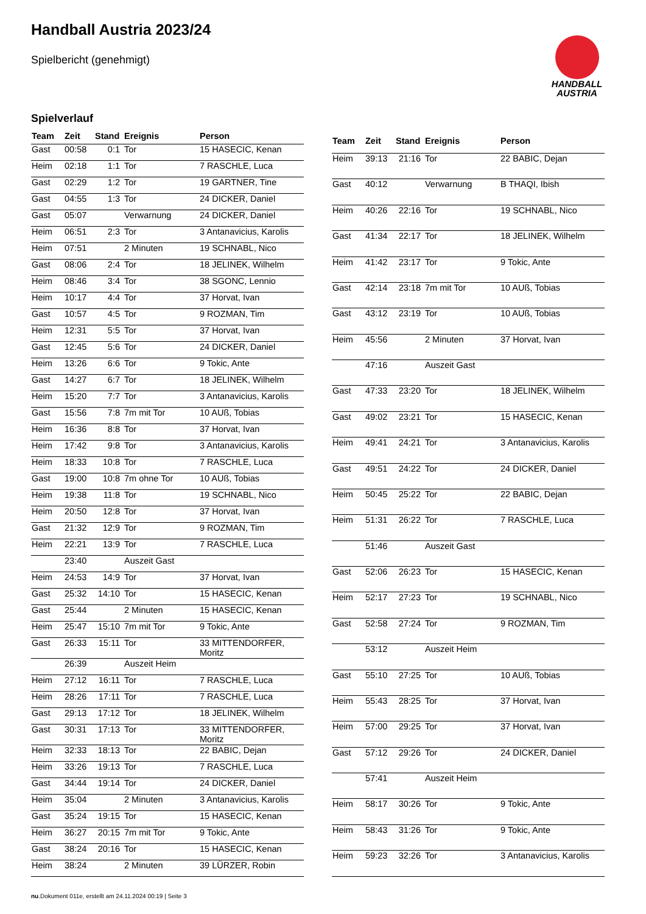Handball Austria 2023/24
Spielbericht (genehmigt)
HANDBALL
AUSTRIA
Spielverlauf
| Team | Zeit | Stand | Ereignis | Person |
| --- | --- | --- | --- | --- |
| Gast | 00:58 | 0:1 | Tor | 15 HASECIC, Kenan |
| Heim | 02:18 | 1:1 | Tor | 7 RASCHLE, Luca |
| Gast | 02:29 | 1:2 | Tor | 19 GARTNER, Tine |
| Gast | 04:55 | 1:3 | Tor | 24 DICKER, Daniel |
| Gast | 05:07 | | Verwarnung | 24 DICKER, Daniel |
| Heim | 06:51 | 2:3 | Tor | 3 Antanavicius, Karolis |
| Heim | 07:51 | | 2 Minuten | 19 SCHNABL, Nico |
| Gast | 08:06 | 2:4 | Tor | 18 JELINEK, Wilhelm |
| Heim | 08:46 | 3:4 | Tor | 38 SGONC, Lennio |
| Heim | 10:17 | 4:4 | Tor | 37 Horvat, Ivan |
| Gast | 10:57 | 4:5 | Tor | 9 ROZMAN, Tim |
| Heim | 12:31 | 5:5 | Tor | 37 Horvat, Ivan |
| Gast | 12:45 | 5:6 | Tor | 24 DICKER, Daniel |
| Heim | 13:26 | 6:6 | Tor | 9 Tokic, Ante |
| Gast | 14:27 | 6:7 | Tor | 18 JELINEK, Wilhelm |
| Heim | 15:20 | 7:7 | Tor | 3 Antanavicius, Karolis |
| Gast | 15:56 | 7:8 | 7m mit Tor | 10 AUß, Tobias |
| Heim | 16:36 | 8:8 | Tor | 37 Horvat, Ivan |
| Heim | 17:42 | 9:8 | Tor | 3 Antanavicius, Karolis |
| Heim | 18:33 | 10:8 | Tor | 7 RASCHLE, Luca |
| Gast | 19:00 | 10:8 | 7m ohne Tor | 10 AUß, Tobias |
| Heim | 19:38 | 11:8 | Tor | 19 SCHNABL, Nico |
| Heim | 20:50 | 12:8 | Tor | 37 Horvat, Ivan |
| Gast | 21:32 | 12:9 | Tor | 9 ROZMAN, Tim |
| Heim | 22:21 | 13:9 | Tor | 7 RASCHLE, Luca |
| | 23:40 | | Auszeit Gast | |
| Heim | 24:53 | 14:9 | Tor | 37 Horvat, Ivan |
| Gast | 25:32 | 14:10 | Tor | 15 HASECIC, Kenan |
| Gast | 25:44 | | 2 Minuten | 15 HASECIC, Kenan |
| Heim | 25:47 | 15:10 | 7m mit Tor | 9 Tokic, Ante |
| Gast | 26:33 | 15:11 | Tor | 33 MITTENDORFER, Moritz |
| | 26:39 | | Auszeit Heim | |
| Heim | 27:12 | 16:11 | Tor | 7 RASCHLE, Luca |
| Heim | 28:26 | 17:11 | Tor | 7 RASCHLE, Luca |
| Gast | 29:13 | 17:12 | Tor | 18 JELINEK, Wilhelm |
| Gast | 30:31 | 17:13 | Tor | 33 MITTENDORFER, Moritz |
| Heim | 32:33 | 18:13 | Tor | 22 BABIC, Dejan |
| Heim | 33:26 | 19:13 | Tor | 7 RASCHLE, Luca |
| Gast | 34:44 | 19:14 | Tor | 24 DICKER, Daniel |
| Heim | 35:04 | | 2 Minuten | 3 Antanavicius, Karolis |
| Gast | 35:24 | 19:15 | Tor | 15 HASECIC, Kenan |
| Heim | 36:27 | 20:15 | 7m mit Tor | 9 Tokic, Ante |
| Gast | 38:24 | 20:16 | Tor | 15 HASECIC, Kenan |
| Heim | 38:24 | | 2 Minuten | 39 LÜRZER, Robin |
| Team | Zeit | Stand | Ereignis | Person |
| --- | --- | --- | --- | --- |
| Heim | 39:13 | 21:16 | Tor | 22 BABIC, Dejan |
| Gast | 40:12 | | Verwarnung | B THAQI, Ibish |
| Heim | 40:26 | 22:16 | Tor | 19 SCHNABL, Nico |
| Gast | 41:34 | 22:17 | Tor | 18 JELINEK, Wilhelm |
| Heim | 41:42 | 23:17 | Tor | 9 Tokic, Ante |
| Gast | 42:14 | 23:18 | 7m mit Tor | 10 AUß, Tobias |
| Gast | 43:12 | 23:19 | Tor | 10 AUß, Tobias |
| Heim | 45:56 | | 2 Minuten | 37 Horvat, Ivan |
| | 47:16 | | Auszeit Gast | |
| Gast | 47:33 | 23:20 | Tor | 18 JELINEK, Wilhelm |
| Gast | 49:02 | 23:21 | Tor | 15 HASECIC, Kenan |
| Heim | 49:41 | 24:21 | Tor | 3 Antanavicius, Karolis |
| Gast | 49:51 | 24:22 | Tor | 24 DICKER, Daniel |
| Heim | 50:45 | 25:22 | Tor | 22 BABIC, Dejan |
| Heim | 51:31 | 26:22 | Tor | 7 RASCHLE, Luca |
| | 51:46 | | Auszeit Gast | |
| Gast | 52:06 | 26:23 | Tor | 15 HASECIC, Kenan |
| Heim | 52:17 | 27:23 | Tor | 19 SCHNABL, Nico |
| Gast | 52:58 | 27:24 | Tor | 9 ROZMAN, Tim |
| | 53:12 | | Auszeit Heim | |
| Gast | 55:10 | 27:25 | Tor | 10 AUß, Tobias |
| Heim | 55:43 | 28:25 | Tor | 37 Horvat, Ivan |
| Heim | 57:00 | 29:25 | Tor | 37 Horvat, Ivan |
| Gast | 57:12 | 29:26 | Tor | 24 DICKER, Daniel |
| | 57:41 | | Auszeit Heim | |
| Heim | 58:17 | 30:26 | Tor | 9 Tokic, Ante |
| Heim | 58:43 | 31:26 | Tor | 9 Tokic, Ante |
| Heim | 59:23 | 32:26 | Tor | 3 Antanavicius, Karolis |
nu.Dokument 011e, erstellt am 24.11.2024 00:19 | Seite 3